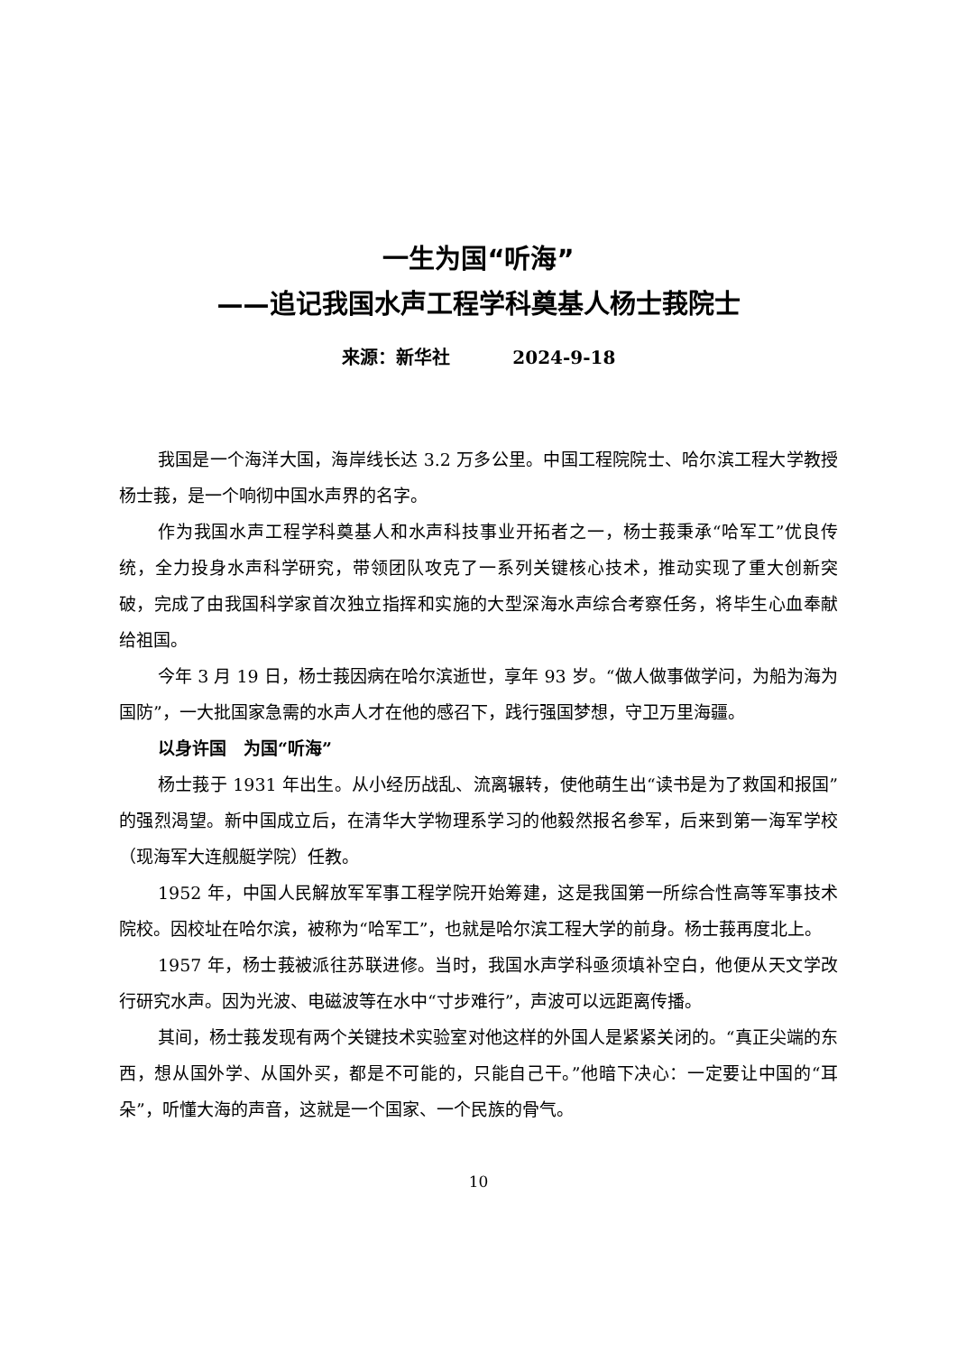一生为国“听海”
——追记我国水声工程学科奠基人杨士莪院士
来源：新华社 2024-9-18
我国是一个海洋大国，海岸线长达 3.2 万多公里。中国工程院院士、哈尔滨工程大学教授杨士莪，是一个响彻中国水声界的名字。
作为我国水声工程学科奠基人和水声科技事业开拓者之一，杨士莪秉承“哈军工”优良传统，全力投身水声科学研究，带领团队攻克了一系列关键核心技术，推动实现了重大创新突破，完成了由我国科学家首次独立指挥和实施的大型深海水声综合考察任务，将毕生心血奉献给祖国。
今年 3 月 19 日，杨士莪因病在哈尔滨逝世，享年 93 岁。“做人做事做学问，为船为海为国防”，一大批国家急需的水声人才在他的感召下，践行强国梦想，守卫万里海疆。
以身许国　为国“听海”
杨士莪于 1931 年出生。从小经历战乱、流离辗转，使他萌生出“读书是为了救国和报国”的强烈渴望。新中国成立后，在清华大学物理系学习的他毅然报名参军，后来到第一海军学校（现海军大连舰艇学院）任教。
1952 年，中国人民解放军军事工程学院开始筹建，这是我国第一所综合性高等军事技术院校。因校址在哈尔滨，被称为“哈军工”，也就是哈尔滨工程大学的前身。杨士莪再度北上。
1957 年，杨士莪被派往苏联进修。当时，我国水声学科亟须填补空白，他便从天文学改行研究水声。因为光波、电磁波等在水中“寸步难行”，声波可以远距离传播。
其间，杨士莪发现有两个关键技术实验室对他这样的外国人是紧紧关闭的。“真正尖端的东西，想从国外学、从国外买，都是不可能的，只能自己干。”他暗下决心：一定要让中国的“耳朵”，听懂大海的声音，这就是一个国家、一个民族的骨气。
10